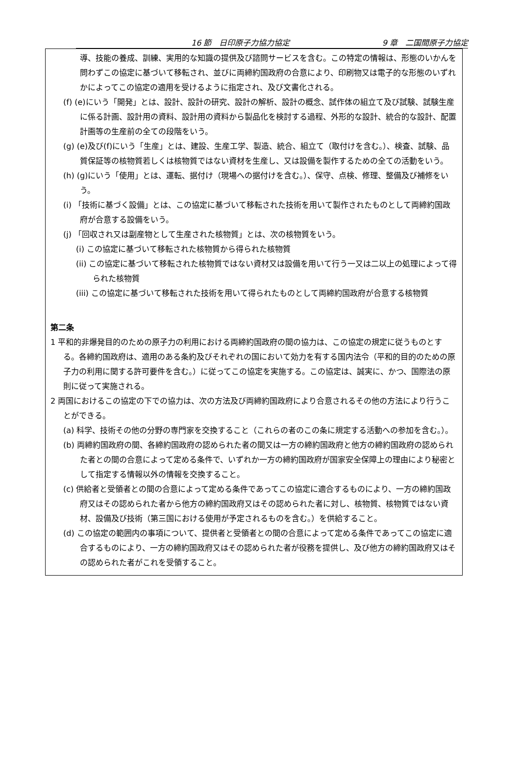16 節　日印原子力協力協定 9 章　二国間原子力協定
導、技能の養成、訓練、実用的な知識の提供及び諮問サービスを含む。この特定の情報は、形態のいかんを問わずこの協定に基づいて移転され、並びに両締約国政府の合意により、印刷物又は電子的な形態のいずれかによってこの協定の適用を受けるように指定され、及び文書化される。
(f) (e)にいう「開発」とは、設計、設計の研究、設計の解析、設計の概念、試作体の組立て及び試験、試験生産に係る計画、設計用の資料、設計用の資料から製品化を検討する過程、外形的な設計、統合的な設計、配置計画等の生産前の全ての段階をいう。
(g) (e)及び(f)にいう「生産」とは、建設、生産工学、製造、統合、組立て（取付けを含む。）、検査、試験、品質保証等の核物質若しくは核物質ではない資材を生産し、又は設備を製作するための全ての活動をいう。
(h) (g)にいう「使用」とは、運転、据付け（現場への据付けを含む。）、保守、点検、修理、整備及び補修をいう。
(i) 「技術に基づく設備」とは、この協定に基づいて移転された技術を用いて製作されたものとして両締約国政府が合意する設備をいう。
(j) 「回収され又は副産物として生産された核物質」とは、次の核物質をいう。
(i) この協定に基づいて移転された核物質から得られた核物質
(ii) この協定に基づいて移転された核物質ではない資材又は設備を用いて行う一又は二以上の処理によって得られた核物質
(iii) この協定に基づいて移転された技術を用いて得られたものとして両締約国政府が合意する核物質
第二条
1 平和的非爆発目的のための原子力の利用における両締約国政府の間の協力は、この協定の規定に従うものとする。各締約国政府は、適用のある条約及びそれぞれの国において効力を有する国内法令（平和的目的のための原子力の利用に関する許可要件を含む。）に従ってこの協定を実施する。この協定は、誠実に、かつ、国際法の原則に従って実施される。
2 両国におけるこの協定の下での協力は、次の方法及び両締約国政府により合意されるその他の方法により行うことができる。
(a) 科学、技術その他の分野の専門家を交換すること（これらの者のこの条に規定する活動への参加を含む。）。
(b) 両締約国政府の間、各締約国政府の認められた者の間又は一方の締約国政府と他方の締約国政府の認められた者との間の合意によって定める条件で、いずれか一方の締約国政府が国家安全保障上の理由により秘密として指定する情報以外の情報を交換すること。
(c) 供給者と受領者との間の合意によって定める条件であってこの協定に適合するものにより、一方の締約国政府又はその認められた者から他方の締約国政府又はその認められた者に対し、核物質、核物質ではない資材、設備及び技術（第三国における使用が予定されるものを含む。）を供給すること。
(d) この協定の範囲内の事項について、提供者と受領者との間の合意によって定める条件であってこの協定に適合するものにより、一方の締約国政府又はその認められた者が役務を提供し、及び他方の締約国政府又はその認められた者がこれを受領すること。